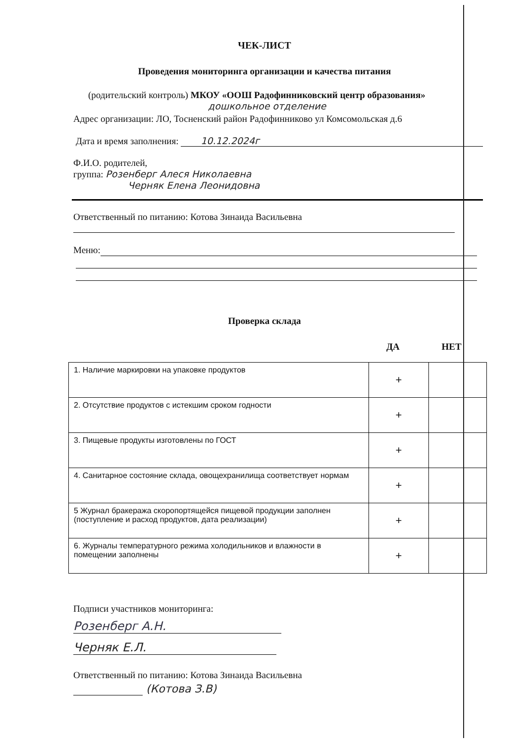ЧЕК-ЛИСТ
Проведения мониторинга организации и качества питания
(родительский контроль) МКОУ «ООШ Радофинниковский центр образования»
дошкольное отделение
Адрес организации: ЛО, Тосненский район Радофинниково ул Комсомольская д.6
Дата и время заполнения: 10.12.2024г
Ф.И.О. родителей,
группа: Розенберг Алеся Николаевна
Черняк Елена Леонидовна
Ответственный по питанию: Котова Зинаида Васильевна
Меню:
Проверка склада
ДА НЕТ
| 1. Наличие маркировки на упаковке продуктов | + | |
| 2. Отсутствие продуктов с истекшим сроком годности | + | |
| 3. Пищевые продукты изготовлены по ГОСТ | + | |
| 4. Санитарное состояние склада, овощехранилища соответствует нормам | + | |
| 5 Журнал бракеража скоропортящейся пищевой продукции заполнен (поступление и расход продуктов, дата реализации) | + | |
| 6. Журналы температурного режима холодильников и влажности в помещении заполнены | + | |
Подписи участников мониторинга:
Розенберг А.Н.
Черняк Е.Л.
Ответственный по питанию: Котова Зинаида Васильевна
(Котова З.В)